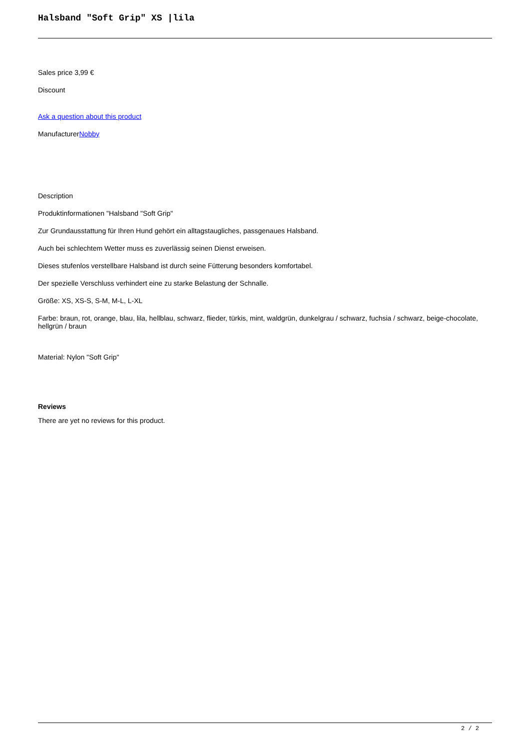Halsband "Soft Grip" XS |lila
Sales price 3,99 €
Discount
Ask a question about this product
ManufacturerNobby
Description
Produktinformationen "Halsband "Soft Grip"
Zur Grundausstattung für Ihren Hund gehört ein alltagstaugliches, passgenaues Halsband.
Auch bei schlechtem Wetter muss es zuverlässig seinen Dienst erweisen.
Dieses stufenlos verstellbare Halsband ist durch seine Fütterung besonders komfortabel.
Der spezielle Verschluss verhindert eine zu starke Belastung der Schnalle.
Größe: XS, XS-S, S-M, M-L, L-XL
Farbe: braun, rot, orange, blau, lila, hellblau, schwarz, flieder, türkis, mint, waldgrün, dunkelgrau / schwarz, fuchsia / schwarz, beige-chocolate, hellgrün / braun
Material: Nylon "Soft Grip"
Reviews
There are yet no reviews for this product.
2 / 2